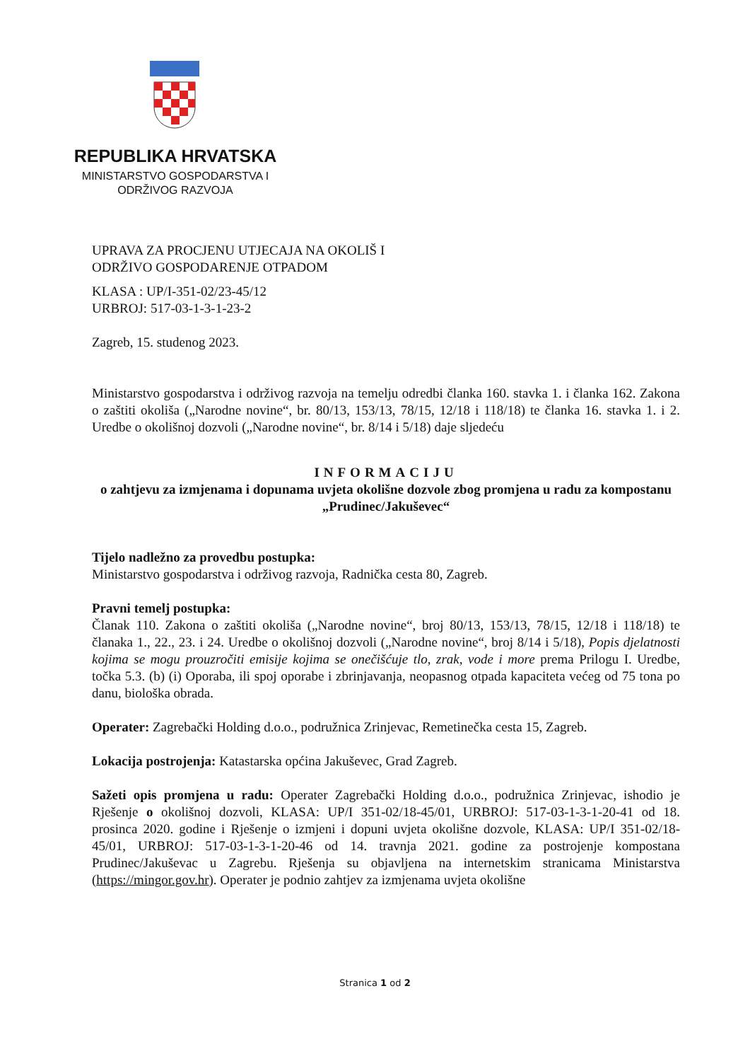REPUBLIKA HRVATSKA
MINISTARSTVO GOSPODARSTVA I
ODRŽIVOG RAZVOJA
UPRAVA ZA PROCJENU UTJECAJA NA OKOLIŠ I
ODRŽIVO GOSPODARENJE OTPADOM
KLASA : UP/I-351-02/23-45/12
URBROJ: 517-03-1-3-1-23-2
Zagreb, 15. studenog 2023.
Ministarstvo gospodarstva i održivog razvoja na temelju odredbi članka 160. stavka 1. i članka 162. Zakona o zaštiti okoliša („Narodne novine“, br. 80/13, 153/13, 78/15, 12/18 i 118/18) te članka 16. stavka 1. i 2. Uredbe o okolišnoj dozvoli („Narodne novine“, br. 8/14 i 5/18) daje sljedeću
INFORMACIJU
o zahtjevu za izmjenama i dopunama uvjeta okolišne dozvole zbog promjena u radu za kompostanu „Prudinec/Jakuševec“
Tijelo nadležno za provedbu postupka:
Ministarstvo gospodarstva i održivog razvoja, Radnička cesta 80, Zagreb.
Pravni temelj postupka:
Članak 110. Zakona o zaštiti okoliša („Narodne novine“, broj 80/13, 153/13, 78/15, 12/18 i 118/18) te članaka 1., 22., 23. i 24. Uredbe o okolišnoj dozvoli („Narodne novine“, broj 8/14 i 5/18), Popis djelatnosti kojima se mogu prouzročiti emisije kojima se onečišćuje tlo, zrak, vode i more prema Prilogu I. Uredbe, točka 5.3. (b) (i) Oporaba, ili spoj oporabe i zbrinjavanja, neopasnog otpada kapaciteta većeg od 75 tona po danu, biološka obrada.
Operater: Zagrebački Holding d.o.o., podružnica Zrinjevac, Remetinečka cesta 15, Zagreb.
Lokacija postrojenja: Katastarska općina Jakuševec, Grad Zagreb.
Sažeti opis promjena u radu: Operater Zagrebački Holding d.o.o., podružnica Zrinjevac, ishodio je Rješenje o okolišnoj dozvoli, KLASA: UP/I 351-02/18-45/01, URBROJ: 517-03-1-3-1-20-41 od 18. prosinca 2020. godine i Rješenje o izmjeni i dopuni uvjeta okolišne dozvole, KLASA: UP/I 351-02/18-45/01, URBROJ: 517-03-1-3-1-20-46 od 14. travnja 2021. godine za postrojenje kompostana Prudinec/Jakuševac u Zagrebu. Rješenja su objavljena na internetskim stranicama Ministarstva (https://mingor.gov.hr). Operater je podnio zahtjev za izmjenama uvjeta okolišne
Stranica 1 od 2